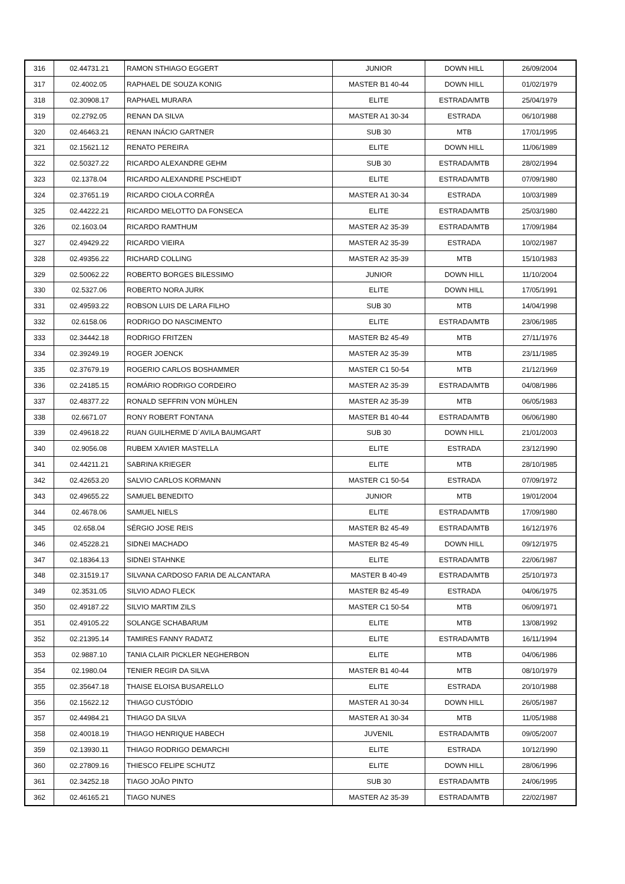| 316 | 02.44731.21 | RAMON STHIAGO EGGERT | JUNIOR | DOWN HILL | 26/09/2004 |
| 317 | 02.4002.05 | RAPHAEL DE SOUZA KONIG | MASTER B1 40-44 | DOWN HILL | 01/02/1979 |
| 318 | 02.30908.17 | RAPHAEL MURARA | ELITE | ESTRADA/MTB | 25/04/1979 |
| 319 | 02.2792.05 | RENAN DA SILVA | MASTER A1 30-34 | ESTRADA | 06/10/1988 |
| 320 | 02.46463.21 | RENAN INÁCIO GARTNER | SUB 30 | MTB | 17/01/1995 |
| 321 | 02.15621.12 | RENATO PEREIRA | ELITE | DOWN HILL | 11/06/1989 |
| 322 | 02.50327.22 | RICARDO ALEXANDRE GEHM | SUB 30 | ESTRADA/MTB | 28/02/1994 |
| 323 | 02.1378.04 | RICARDO ALEXANDRE PSCHEIDT | ELITE | ESTRADA/MTB | 07/09/1980 |
| 324 | 02.37651.19 | RICARDO CIOLA CORRÊA | MASTER A1 30-34 | ESTRADA | 10/03/1989 |
| 325 | 02.44222.21 | RICARDO MELOTTO DA FONSECA | ELITE | ESTRADA/MTB | 25/03/1980 |
| 326 | 02.1603.04 | RICARDO RAMTHUM | MASTER A2 35-39 | ESTRADA/MTB | 17/09/1984 |
| 327 | 02.49429.22 | RICARDO VIEIRA | MASTER A2 35-39 | ESTRADA | 10/02/1987 |
| 328 | 02.49356.22 | RICHARD COLLING | MASTER A2 35-39 | MTB | 15/10/1983 |
| 329 | 02.50062.22 | ROBERTO BORGES BILESSIMO | JUNIOR | DOWN HILL | 11/10/2004 |
| 330 | 02.5327.06 | ROBERTO NORA JURK | ELITE | DOWN HILL | 17/05/1991 |
| 331 | 02.49593.22 | ROBSON LUIS DE LARA FILHO | SUB 30 | MTB | 14/04/1998 |
| 332 | 02.6158.06 | RODRIGO DO NASCIMENTO | ELITE | ESTRADA/MTB | 23/06/1985 |
| 333 | 02.34442.18 | RODRIGO FRITZEN | MASTER B2 45-49 | MTB | 27/11/1976 |
| 334 | 02.39249.19 | ROGER JOENCK | MASTER A2 35-39 | MTB | 23/11/1985 |
| 335 | 02.37679.19 | ROGERIO CARLOS BOSHAMMER | MASTER C1 50-54 | MTB | 21/12/1969 |
| 336 | 02.24185.15 | ROMÁRIO RODRIGO CORDEIRO | MASTER A2 35-39 | ESTRADA/MTB | 04/08/1986 |
| 337 | 02.48377.22 | RONALD SEFFRIN VON MÜHLEN | MASTER A2 35-39 | MTB | 06/05/1983 |
| 338 | 02.6671.07 | RONY ROBERT FONTANA | MASTER B1 40-44 | ESTRADA/MTB | 06/06/1980 |
| 339 | 02.49618.22 | RUAN GUILHERME D´AVILA BAUMGART | SUB 30 | DOWN HILL | 21/01/2003 |
| 340 | 02.9056.08 | RUBEM XAVIER MASTELLA | ELITE | ESTRADA | 23/12/1990 |
| 341 | 02.44211.21 | SABRINA KRIEGER | ELITE | MTB | 28/10/1985 |
| 342 | 02.42653.20 | SALVIO CARLOS KORMANN | MASTER C1 50-54 | ESTRADA | 07/09/1972 |
| 343 | 02.49655.22 | SAMUEL BENEDITO | JUNIOR | MTB | 19/01/2004 |
| 344 | 02.4678.06 | SAMUEL NIELS | ELITE | ESTRADA/MTB | 17/09/1980 |
| 345 | 02.658.04 | SÉRGIO JOSE REIS | MASTER B2 45-49 | ESTRADA/MTB | 16/12/1976 |
| 346 | 02.45228.21 | SIDNEI MACHADO | MASTER B2 45-49 | DOWN HILL | 09/12/1975 |
| 347 | 02.18364.13 | SIDNEI STAHNKE | ELITE | ESTRADA/MTB | 22/06/1987 |
| 348 | 02.31519.17 | SILVANA CARDOSO FARIA DE ALCANTARA | MASTER B 40-49 | ESTRADA/MTB | 25/10/1973 |
| 349 | 02.3531.05 | SILVIO ADAO FLECK | MASTER B2 45-49 | ESTRADA | 04/06/1975 |
| 350 | 02.49187.22 | SILVIO MARTIM ZILS | MASTER C1 50-54 | MTB | 06/09/1971 |
| 351 | 02.49105.22 | SOLANGE SCHABARUM | ELITE | MTB | 13/08/1992 |
| 352 | 02.21395.14 | TAMIRES FANNY RADATZ | ELITE | ESTRADA/MTB | 16/11/1994 |
| 353 | 02.9887.10 | TANIA CLAIR PICKLER NEGHERBON | ELITE | MTB | 04/06/1986 |
| 354 | 02.1980.04 | TENIER REGIR DA SILVA | MASTER B1 40-44 | MTB | 08/10/1979 |
| 355 | 02.35647.18 | THAISE ELOISA BUSARELLO | ELITE | ESTRADA | 20/10/1988 |
| 356 | 02.15622.12 | THIAGO CUSTÓDIO | MASTER A1 30-34 | DOWN HILL | 26/05/1987 |
| 357 | 02.44984.21 | THIAGO DA SILVA | MASTER A1 30-34 | MTB | 11/05/1988 |
| 358 | 02.40018.19 | THIAGO HENRIQUE HABECH | JUVENIL | ESTRADA/MTB | 09/05/2007 |
| 359 | 02.13930.11 | THIAGO RODRIGO DEMARCHI | ELITE | ESTRADA | 10/12/1990 |
| 360 | 02.27809.16 | THIESCO FELIPE SCHUTZ | ELITE | DOWN HILL | 28/06/1996 |
| 361 | 02.34252.18 | TIAGO JOÃO PINTO | SUB 30 | ESTRADA/MTB | 24/06/1995 |
| 362 | 02.46165.21 | TIAGO NUNES | MASTER A2 35-39 | ESTRADA/MTB | 22/02/1987 |